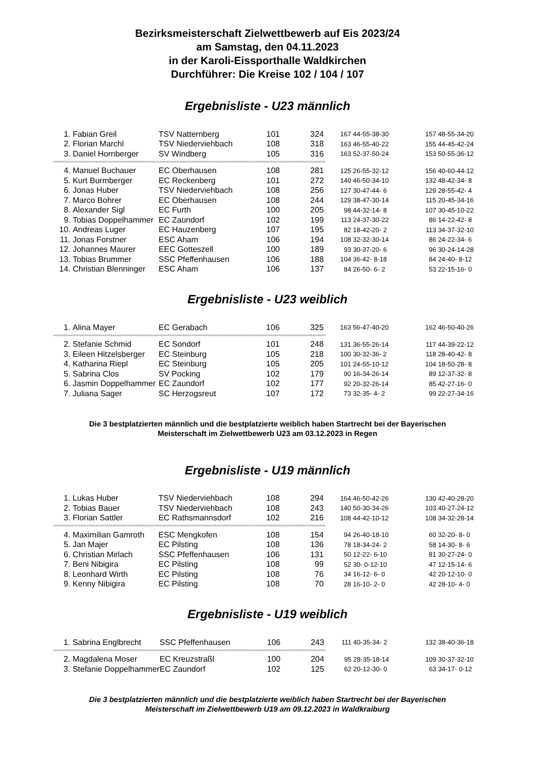Bezirksmeisterschaft Zielwettbewerb auf Eis 2023/24
am Samstag, den 04.11.2023
in der Karoli-Eissporthalle Waldkirchen
Durchführer: Die Kreise 102 / 104 / 107
Ergebnisliste - U23 männlich
| 1. | Fabian Greil | TSV Natternberg | 101 | 324 | 167 | 44-55-38-30 | 157 | 48-55-34-20 |
| 2. | Florian Marchl | TSV Niederviehbach | 108 | 318 | 163 | 46-55-40-22 | 155 | 44-45-42-24 |
| 3. | Daniel Hornberger | SV Windberg | 105 | 316 | 163 | 52-37-50-24 | 153 | 50-55-36-12 |
| ^^^^^^^^^^^^^^^^^^^^^^^^^^^^^^^^^^^^^^^^^^^^^^^^^^^^^^^^^^^^^^^^^^^^^^^^^^^^^^^^^^^^^^^^^^^^^^^^^^^^^^^^^^^^^^^^^^^^^^^^^^^^^^^^ | | | | | | | | |
| 4. | Manuel Buchauer | EC Oberhausen | 108 | 281 | 125 | 26-55-32-12 | 156 | 40-60-44-12 |
| 5. | Kurt Burmberger | EC Reckenberg | 101 | 272 | 140 | 46-50-34-10 | 132 | 48-42-34- 8 |
| 6. | Jonas Huber | TSV Niederviehbach | 108 | 256 | 127 | 30-47-44- 6 | 129 | 28-55-42- 4 |
| 7. | Marco Bohrer | EC Oberhausen | 108 | 244 | 129 | 38-47-30-14 | 115 | 20-45-34-16 |
| 8. | Alexander Sigl | EC Furth | 100 | 205 | 98 | 44-32-14- 8 | 107 | 30-45-10-22 |
| 9. | Tobias Doppelhammer | EC Zaundorf | 102 | 199 | 113 | 24-37-30-22 | 86 | 14-22-42- 8 |
| 10. | Andreas Luger | EC Hauzenberg | 107 | 195 | 82 | 18-42-20- 2 | 113 | 34-37-32-10 |
| 11. | Jonas Forstner | ESC Aham | 106 | 194 | 108 | 32-32-30-14 | 86 | 24-22-34- 6 |
| 12. | Johannes Maurer | EEC Gotteszell | 100 | 189 | 93 | 30-37-20- 6 | 96 | 30-24-14-28 |
| 13. | Tobias Brummer | SSC Pfeffenhausen | 106 | 188 | 104 | 36-42- 8-18 | 84 | 24-40- 8-12 |
| 14. | Christian Blenninger | ESC Aham | 106 | 137 | 84 | 26-50- 6- 2 | 53 | 22-15-16- 0 |
Ergebnisliste - U23 weiblich
| 1. | Alina Mayer | EC Gerabach | 106 | 325 | 163 | 56-47-40-20 | 162 | 46-50-40-26 |
| ^^^^^^^^^^^^^^^^^^^^^^^^^^^^^^^^^^^^^^^^^^^^^^^^^^^^^^^^^^^^^^^^^^^^^^^^^^^^^^^^^^^^^^^^^^^^^^^^^^^^^^^^^^^^^^^^^^^^^^^^^^^^^^^^ | | | | | | | | |
| 2. | Stefanie Schmid | EC Sondorf | 101 | 248 | 131 | 36-55-26-14 | 117 | 44-39-22-12 |
| 3. | Eileen Hitzelsberger | EC Steinburg | 105 | 218 | 100 | 30-32-36- 2 | 118 | 28-40-42- 8 |
| 4. | Katharina Riepl | EC Steinburg | 105 | 205 | 101 | 24-55-10-12 | 104 | 18-50-28- 8 |
| 5. | Sabrina Clos | SV Pocking | 102 | 179 | 90 | 16-34-26-14 | 89 | 12-37-32- 8 |
| 6. | Jasmin Doppelhammer | EC Zaundorf | 102 | 177 | 92 | 20-32-26-14 | 85 | 42-27-16- 0 |
| 7. | Juliana Sager | SC Herzogsreut | 107 | 172 | 73 | 32-35- 4- 2 | 99 | 22-27-34-16 |
Die 3 bestplatzierten männlich und die bestplatzierte weiblich haben Startrecht bei der Bayerischen
Meisterschaft im Zielwettbewerb U23 am 03.12.2023 in Regen
Ergebnisliste - U19 männlich
| 1. | Lukas Huber | TSV Niederviehbach | 108 | 294 | 164 | 46-50-42-26 | 130 | 42-40-28-20 |
| 2. | Tobias Bauer | TSV Niederviehbach | 108 | 243 | 140 | 50-30-34-26 | 103 | 40-27-24-12 |
| 3. | Florian Sattler | EC Rathsmannsdorf | 102 | 216 | 108 | 44-42-10-12 | 108 | 34-32-28-14 |
| ^^^^^^^^^^^^^^^^^^^^^^^^^^^^^^^^^^^^^^^^^^^^^^^^^^^^^^^^^^^^^^^^^^^^^^^^^^^^^^^^^^^^^^^^^^^^^^^^^^^^^^^^^^^^^^^^^^^^^^^^^^^^^^^^ | | | | | | | | |
| 4. | Maximilian Gamroth | ESC Mengkofen | 108 | 154 | 94 | 26-40-18-10 | 60 | 32-20- 8- 0 |
| 5. | Jan Majer | EC Pilsting | 108 | 136 | 78 | 18-34-24- 2 | 58 | 14-30- 8- 6 |
| 6. | Christian Mirlach | SSC Pfeffenhausen | 106 | 131 | 50 | 12-22- 6-10 | 81 | 30-27-24- 0 |
| 7. | Beni Nibigira | EC Pilsting | 108 | 99 | 52 | 30- 0-12-10 | 47 | 12-15-14- 6 |
| 8. | Leonhard Wirth | EC Pilsting | 108 | 76 | 34 | 16-12- 6- 0 | 42 | 20-12-10- 0 |
| 9. | Kenny Nibigira | EC Pilsting | 108 | 70 | 28 | 16-10- 2- 0 | 42 | 28-10- 4- 0 |
Ergebnisliste - U19 weiblich
| 1. | Sabrina Englbrecht | SSC Pfeffenhausen | 106 | 243 | 111 | 40-35-34- 2 | 132 | 38-40-36-18 |
| ^^^^^^^^^^^^^^^^^^^^^^^^^^^^^^^^^^^^^^^^^^^^^^^^^^^^^^^^^^^^^^^^^^^^^^^^^^^^^^^^^^^^^^^^^^^^^^^^^^^^^^^^^^^^^^^^^^^^^^^^^^^^^^^^ | | | | | | | | |
| 2. | Magdalena Moser | EC Kreuzstraßl | 100 | 204 | 95 | 28-35-18-14 | 109 | 30-37-32-10 |
| 3. | Stefanie Doppelhammer | EC Zaundorf | 102 | 125 | 62 | 20-12-30- 0 | 63 | 34-17- 0-12 |
Die 3 bestplatzierten männlich und die bestplatzierte weiblich haben Startrecht bei der Bayerischen
Meisterschaft im Zielwettbewerb U19 am 09.12.2023 in Waldkraiburg